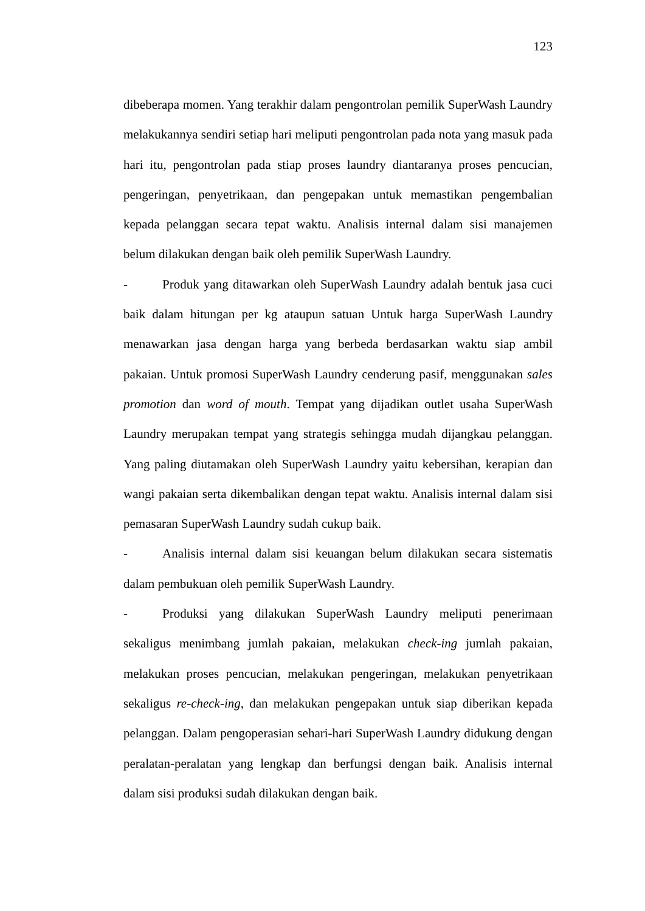123
dibeberapa momen. Yang terakhir dalam pengontrolan pemilik SuperWash Laundry melakukannya sendiri setiap hari meliputi pengontrolan pada nota yang masuk pada hari itu, pengontrolan pada stiap proses laundry diantaranya proses pencucian, pengeringan, penyetrikaan, dan pengepakan untuk memastikan pengembalian kepada pelanggan secara tepat waktu. Analisis internal dalam sisi manajemen belum dilakukan dengan baik oleh pemilik SuperWash Laundry.
- Produk yang ditawarkan oleh SuperWash Laundry adalah bentuk jasa cuci baik dalam hitungan per kg ataupun satuan Untuk harga SuperWash Laundry menawarkan jasa dengan harga yang berbeda berdasarkan waktu siap ambil pakaian. Untuk promosi SuperWash Laundry cenderung pasif, menggunakan sales promotion dan word of mouth. Tempat yang dijadikan outlet usaha SuperWash Laundry merupakan tempat yang strategis sehingga mudah dijangkau pelanggan. Yang paling diutamakan oleh SuperWash Laundry yaitu kebersihan, kerapian dan wangi pakaian serta dikembalikan dengan tepat waktu. Analisis internal dalam sisi pemasaran SuperWash Laundry sudah cukup baik.
- Analisis internal dalam sisi keuangan belum dilakukan secara sistematis dalam pembukuan oleh pemilik SuperWash Laundry.
- Produksi yang dilakukan SuperWash Laundry meliputi penerimaan sekaligus menimbang jumlah pakaian, melakukan check-ing jumlah pakaian, melakukan proses pencucian, melakukan pengeringan, melakukan penyetrikaan sekaligus re-check-ing, dan melakukan pengepakan untuk siap diberikan kepada pelanggan. Dalam pengoperasian sehari-hari SuperWash Laundry didukung dengan peralatan-peralatan yang lengkap dan berfungsi dengan baik. Analisis internal dalam sisi produksi sudah dilakukan dengan baik.